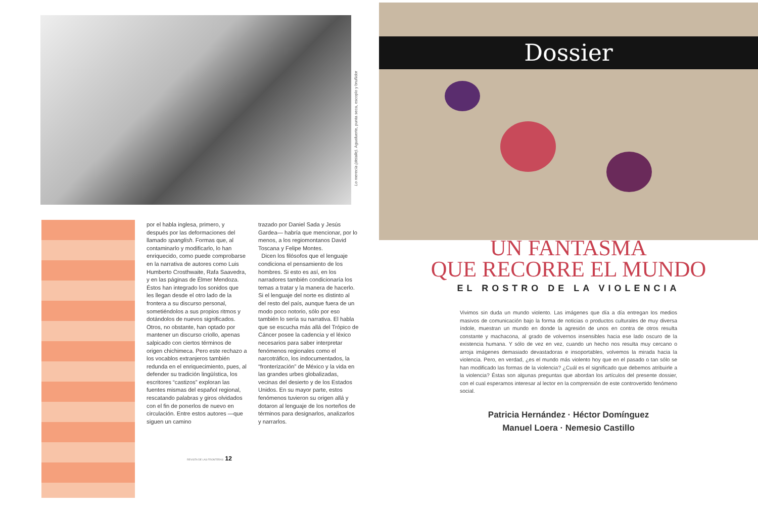Lo merecía (detalle). Aguafuerte, punta seca, escoplo y bruñidor
por el habla inglesa, primero, y después por las deformaciones del llamado spanglish. Formas que, al contaminarlo y modificarlo, lo han enriquecido, como puede comprobarse en la narrativa de autores como Luis Humberto Crosthwaite, Rafa Saavedra, y en las páginas de Élmer Mendoza. Éstos han integrado los sonidos que les llegan desde el otro lado de la frontera a su discurso personal, sometiéndolos a sus propios ritmos y dotándolos de nuevos significados. Otros, no obstante, han optado por mantener un discurso criollo, apenas salpicado con ciertos términos de origen chichimeca. Pero este rechazo a los vocablos extranjeros también redunda en el enriquecimiento, pues, al defender su tradición lingüística, los escritores “castizos” exploran las fuentes mismas del español regional, rescatando palabras y giros olvidados con el fin de ponerlos de nuevo en circulación. Entre estos autores —que siguen un camino
trazado por Daniel Sada y Jesús Gardea— habría que mencionar, por lo menos, a los regiomontanos David Toscana y Felipe Montes.
Dicen los filósofos que el lenguaje condiciona el pensamiento de los hombres. Si esto es así, en los narradores también condicionaría los temas a tratar y la manera de hacerlo. Si el lenguaje del norte es distinto al del resto del país, aunque fuera de un modo poco notorio, sólo por eso también lo sería su narrativa. El habla que se escucha más allá del Trópico de Cáncer posee la cadencia y el léxico necesarios para saber interpretar fenómenos regionales como el narcotráfico, los indocumentados, la “fronterización” de México y la vida en las grandes urbes globalizadas, vecinas del desierto y de los Estados Unidos. En su mayor parte, estos fenómenos tuvieron su origen allá y dotaron al lenguaje de los norteños de términos para designarlos, analizarlos y narrarlos.
REVISTA DE LAS FRONTERAS 12
Dossier
UN FANTASMA
QUE RECORRE EL MUNDO
EL ROSTRO DE LA VIOLENCIA
Vivimos sin duda un mundo violento. Las imágenes que día a día entregan los medios masivos de comunicación bajo la forma de noticias o productos culturales de muy diversa índole, muestran un mundo en donde la agresión de unos en contra de otros resulta constante y machacona, al grado de volvernos insensibles hacia ese lado oscuro de la existencia humana. Y sólo de vez en vez, cuando un hecho nos resulta muy cercano o arroja imágenes demasiado devastadoras e insoportables, volvemos la mirada hacia la violencia. Pero, en verdad, ¿es el mundo más violento hoy que en el pasado o tan sólo se han modificado las formas de la violencia? ¿Cuál es el significado que debemos atribuirle a la violencia? Éstas son algunas preguntas que abordan los artículos del presente dossier, con el cual esperamos interesar al lector en la comprensión de este controvertido fenómeno social.
Patricia Hernández · Héctor Domínguez
Manuel Loera · Nemesio Castillo